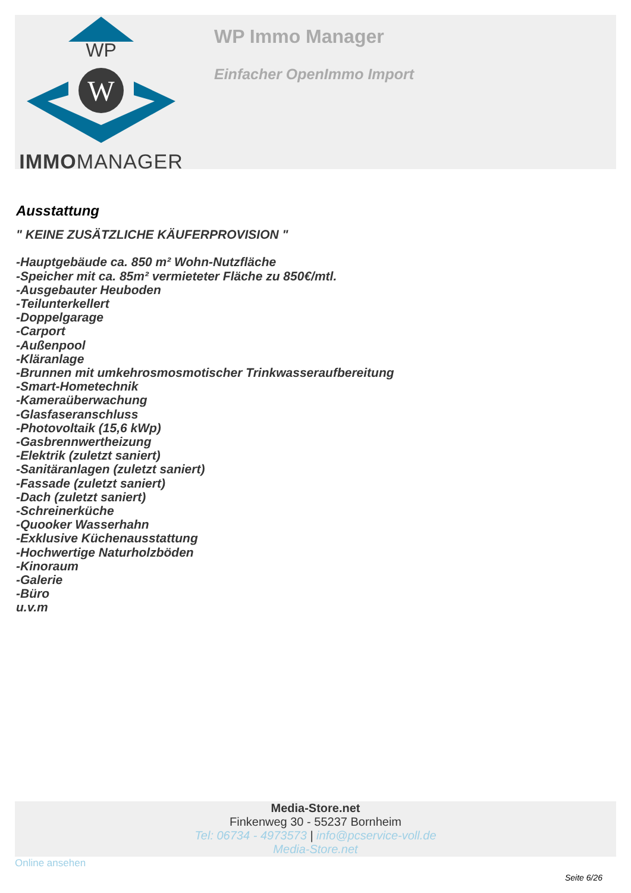WP
W
IMMOMANAGER
WP Immo Manager
Einfacher OpenImmo Import
Ausstattung
" KEINE ZUSÄTZLICHE KÄUFERPROVISION "
-Hauptgebäude ca. 850 m² Wohn-Nutzfläche
-Speicher mit ca. 85m² vermieteter Fläche zu 850€/mtl.
-Ausgebauter Heuboden
-Teilunterkellert
-Doppelgarage
-Carport
-Außenpool
-Kläranlage
-Brunnen mit umkehrosmosmotischer Trinkwasseraufbereitung
-Smart-Hometechnik
-Kameraüberwachung
-Glasfaseranschluss
-Photovoltaik (15,6 kWp)
-Gasbrennwertheizung
-Elektrik (zuletzt saniert)
-Sanitäranlagen (zuletzt saniert)
-Fassade (zuletzt saniert)
-Dach (zuletzt saniert)
-Schreinerküche
-Quooker Wasserhahn
-Exklusive Küchenausstattung
-Hochwertige Naturholzböden
-Kinoraum
-Galerie
-Büro
u.v.m
Media-Store.net
Finkenweg 30 - 55237 Bornheim
Tel: 06734 - 4973573 | info@pcservice-voll.de
Media-Store.net
Online ansehen
Seite 6/26